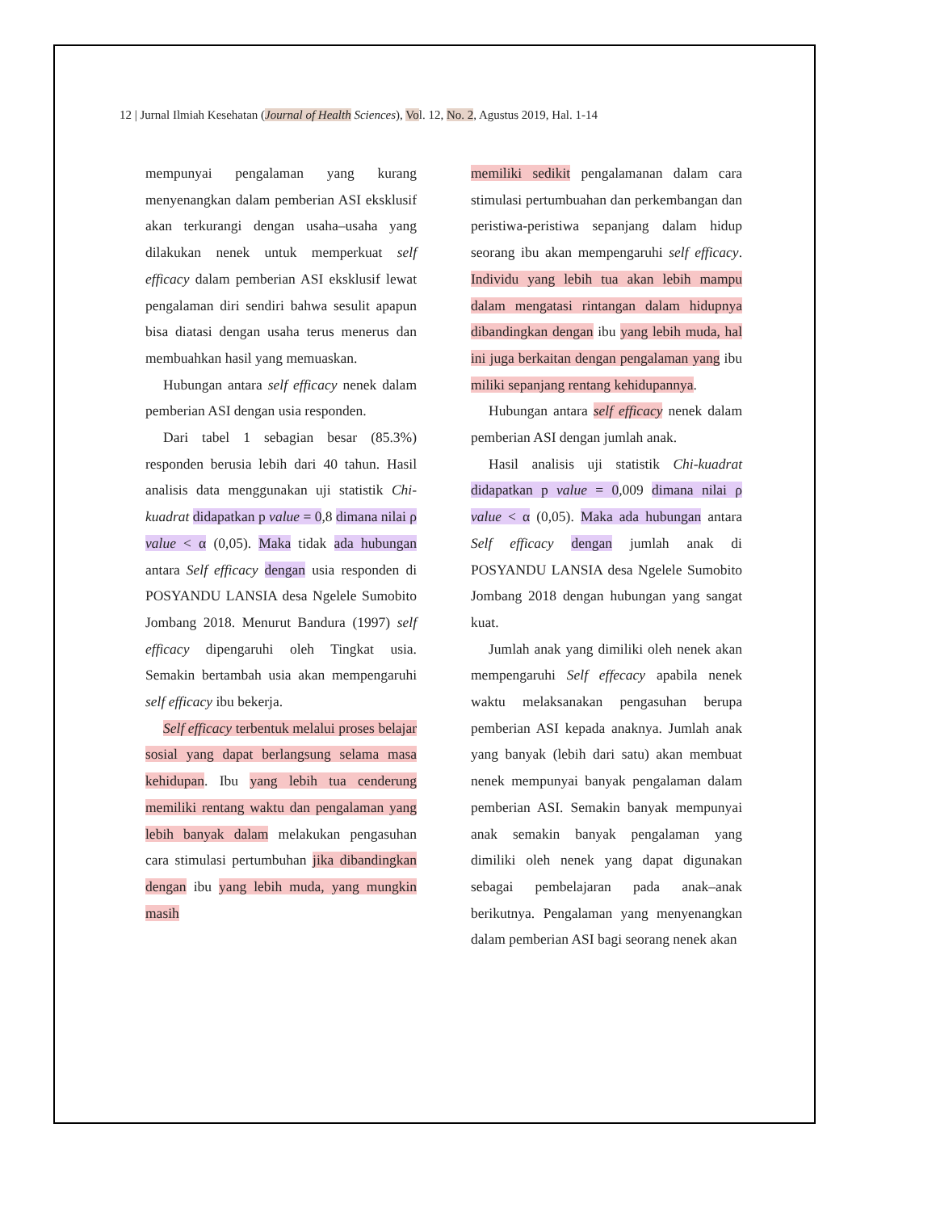12 | Jurnal Ilmiah Kesehatan (Journal of Health Sciences), Vol. 12, No. 2, Agustus 2019, Hal. 1-14
mempunyai pengalaman yang kurang menyenangkan dalam pemberian ASI eksklusif akan terkurangi dengan usaha–usaha yang dilakukan nenek untuk memperkuat self efficacy dalam pemberian ASI eksklusif lewat pengalaman diri sendiri bahwa sesulit apapun bisa diatasi dengan usaha terus menerus dan membuahkan hasil yang memuaskan.
Hubungan antara self efficacy nenek dalam pemberian ASI dengan usia responden.
Dari tabel 1 sebagian besar (85.3%) responden berusia lebih dari 40 tahun. Hasil analisis data menggunakan uji statistik Chi-kuadrat didapatkan p value = 0,8 dimana nilai ρ value < α (0,05). Maka tidak ada hubungan antara Self efficacy dengan usia responden di POSYANDU LANSIA desa Ngelele Sumobito Jombang 2018. Menurut Bandura (1997) self efficacy dipengaruhi oleh Tingkat usia. Semakin bertambah usia akan mempengaruhi self efficacy ibu bekerja.
Self efficacy terbentuk melalui proses belajar sosial yang dapat berlangsung selama masa kehidupan. Ibu yang lebih tua cenderung memiliki rentang waktu dan pengalaman yang lebih banyak dalam melakukan pengasuhan cara stimulasi pertumbuhan jika dibandingkan dengan ibu yang lebih muda, yang mungkin masih
memiliki sedikit pengalamanan dalam cara stimulasi pertumbuahan dan perkembangan dan peristiwa-peristiwa sepanjang dalam hidup seorang ibu akan mempengaruhi self efficacy. Individu yang lebih tua akan lebih mampu dalam mengatasi rintangan dalam hidupnya dibandingkan dengan ibu yang lebih muda, hal ini juga berkaitan dengan pengalaman yang ibu miliki sepanjang rentang kehidupannya.
Hubungan antara self efficacy nenek dalam pemberian ASI dengan jumlah anak.
Hasil analisis uji statistik Chi-kuadrat didapatkan p value = 0,009 dimana nilai ρ value < α (0,05). Maka ada hubungan antara Self efficacy dengan jumlah anak di POSYANDU LANSIA desa Ngelele Sumobito Jombang 2018 dengan hubungan yang sangat kuat.
Jumlah anak yang dimiliki oleh nenek akan mempengaruhi Self effecacy apabila nenek waktu melaksanakan pengasuhan berupa pemberian ASI kepada anaknya. Jumlah anak yang banyak (lebih dari satu) akan membuat nenek mempunyai banyak pengalaman dalam pemberian ASI. Semakin banyak mempunyai anak semakin banyak pengalaman yang dimiliki oleh nenek yang dapat digunakan sebagai pembelajaran pada anak–anak berikutnya. Pengalaman yang menyenangkan dalam pemberian ASI bagi seorang nenek akan